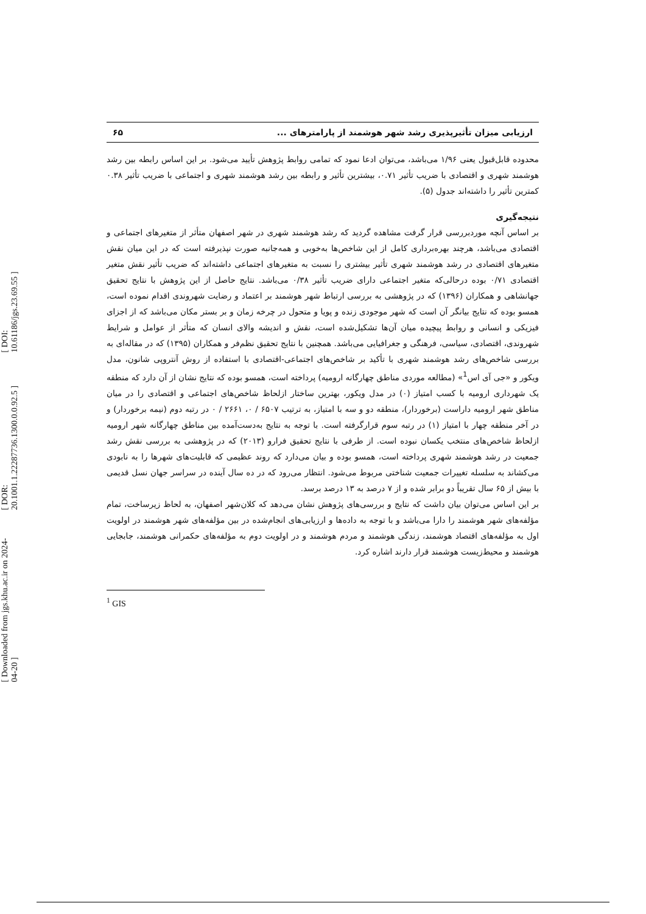[ DOI: 10.61186/jgs.23.69.55 ]
[ DOR: 20.1001.1.22287736.1300.0.0.92.5 ]
[ Downloaded from jgs.khu.ac.ir on 2024-04-20 ]
ارزیابی میزان تأثیرپذیری رشد شهر هوشمند از پارامترهای ... ۶۵
محدوده قابل‌قبول یعنی ۱/۹۶ می‌باشد، می‌توان ادعا نمود که تمامی روابط پژوهش تأیید می‌شود. بر این اساس رابطه بین رشد هوشمند شهری و اقتصادی با ضریب تأثیر ۰.۷۱، بیشترین تأثیر و رابطه بین رشد هوشمند شهری و اجتماعی با ضریب تأثیر ۰.۳۸ کمترین تأثیر را داشته‌اند جدول (۵).
نتیجه‌گیری
بر اساس آنچه موردبررسی قرار گرفت مشاهده گردید که رشد هوشمند شهری در شهر اصفهان متأثر از متغیرهای اجتماعی و اقتصادی می‌باشد، هرچند بهره‌برداری کامل از این شاخص‌ها به‌خوبی و همه‌جانبه صورت نپذیرفته است که در این میان نقش متغیرهای اقتصادی در رشد هوشمند شهری تأثیر بیشتری را نسبت به متغیرهای اجتماعی داشته‌اند که ضریب تأثیر نقش متغیر اقتصادی ۰/۷۱ بوده درحالی‌که متغیر اجتماعی دارای ضریب تأثیر ۰/۳۸ می‌باشد. نتایج حاصل از این پژوهش با نتایج تحقیق جهانشاهی و همکاران (۱۳۹۶) که در پژوهشی به بررسی ارتباط شهر هوشمند بر اعتماد و رضایت شهروندی اقدام نموده است، همسو بوده که نتایج بیانگر آن است که شهر موجودی زنده و پویا و متحول در چرخه زمان و بر بستر مکان می‌باشد که از اجزای فیزیکی و انسانی و روابط پیچیده میان آن‌ها تشکیل‌شده است، نقش و اندیشه والای انسان که متأثر از عوامل و شرایط شهروندی، اقتصادی، سیاسی، فرهنگی و جغرافیایی می‌باشد. همچنین با نتایج تحقیق نظم‌فر و همکاران (۱۳۹۵) که در مقاله‌ای به بررسی شاخص‌های رشد هوشمند شهری با تأکید بر شاخص‌های اجتماعی-اقتصادی با استفاده از روش آنتروپی شانون، مدل ویکور و «جی آی اس<sup>1</sup>» (مطالعه موردی مناطق چهارگانه ارومیه) پرداخته است، همسو بوده که نتایج نشان از آن دارد که منطقه یک شهرداری ارومیه با کسب امتیاز (۰) در مدل ویکور، بهترین ساختار ازلحاظ شاخص‌های اجتماعی و اقتصادی را در میان مناطق شهر ارومیه داراست (برخوردار)، منطقه دو و سه با امتیاز، به ترتیب ۶۵۰۷ / ۰، ۲۶۶۱ / ۰ در رتبه دوم (نیمه برخوردار) و در آخر منطقه چهار با امتیاز (۱) در رتبه سوم قرارگرفته است. با توجه به نتایج به‌دست‌آمده بین مناطق چهارگانه شهر ارومیه ازلحاظ شاخص‌های منتخب یکسان نبوده است. از طرفی با نتایج تحقیق فرارو (۲۰۱۳) که در پژوهشی به بررسی نقش رشد جمعیت در رشد هوشمند شهری پرداخته است، همسو بوده و بیان می‌دارد که روند عظیمی که قابلیت‌های شهرها را به نابودی می‌کشاند به سلسله تغییرات جمعیت شناختی مربوط می‌شود. انتظار می‌رود که در ده سال آینده در سراسر جهان نسل قدیمی با بیش از ۶۵ سال تقریباً دو برابر شده و از ۷ درصد به ۱۳ درصد برسد.
بر این اساس می‌توان بیان داشت که نتایج و بررسی‌های پژوهش نشان می‌دهد که کلان‌شهر اصفهان، به لحاظ زیرساخت، تمام مؤلفه‌های شهر هوشمند را دارا می‌باشد و با توجه به داده‌ها و ارزیابی‌های انجام‌شده در بین مؤلفه‌های شهر هوشمند در اولویت اول به مؤلفه‌های اقتصاد هوشمند، زندگی هوشمند و مردم هوشمند و در اولویت دوم به مؤلفه‌های حکمرانی هوشمند، جابجایی هوشمند و محیط‌زیست هوشمند قرار دارند اشاره کرد.
<sup>1</sup> GIS